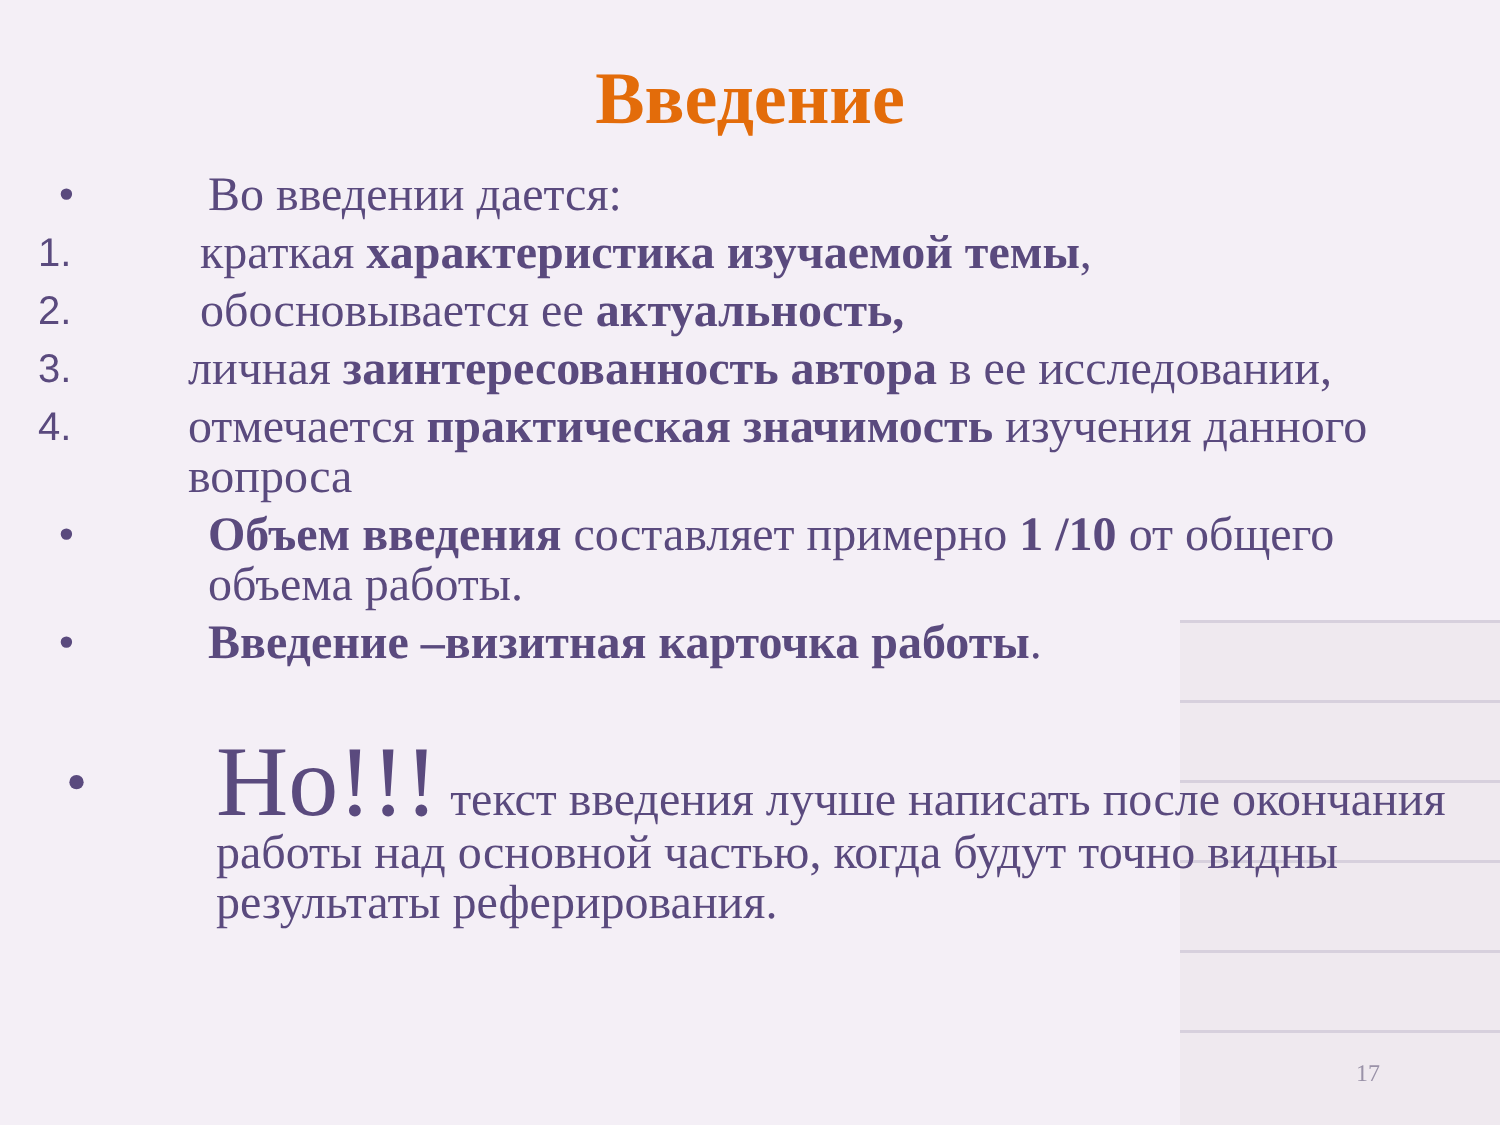Введение
• Во введении дается:
1.
краткая характеристика изучаемой темы,
2.
обосновывается ее актуальность,
3.
личная заинтересованность автора в ее исследовании,
4.
отмечается практическая значимость изучения данного вопроса
• Объем введения составляет примерно 1 /10 от общего объема работы.
• Введение –визитная карточка работы.
•
Но!!! текст введения лучше написать после окончания работы над основной частью, когда будут точно видны результаты реферирования.
17